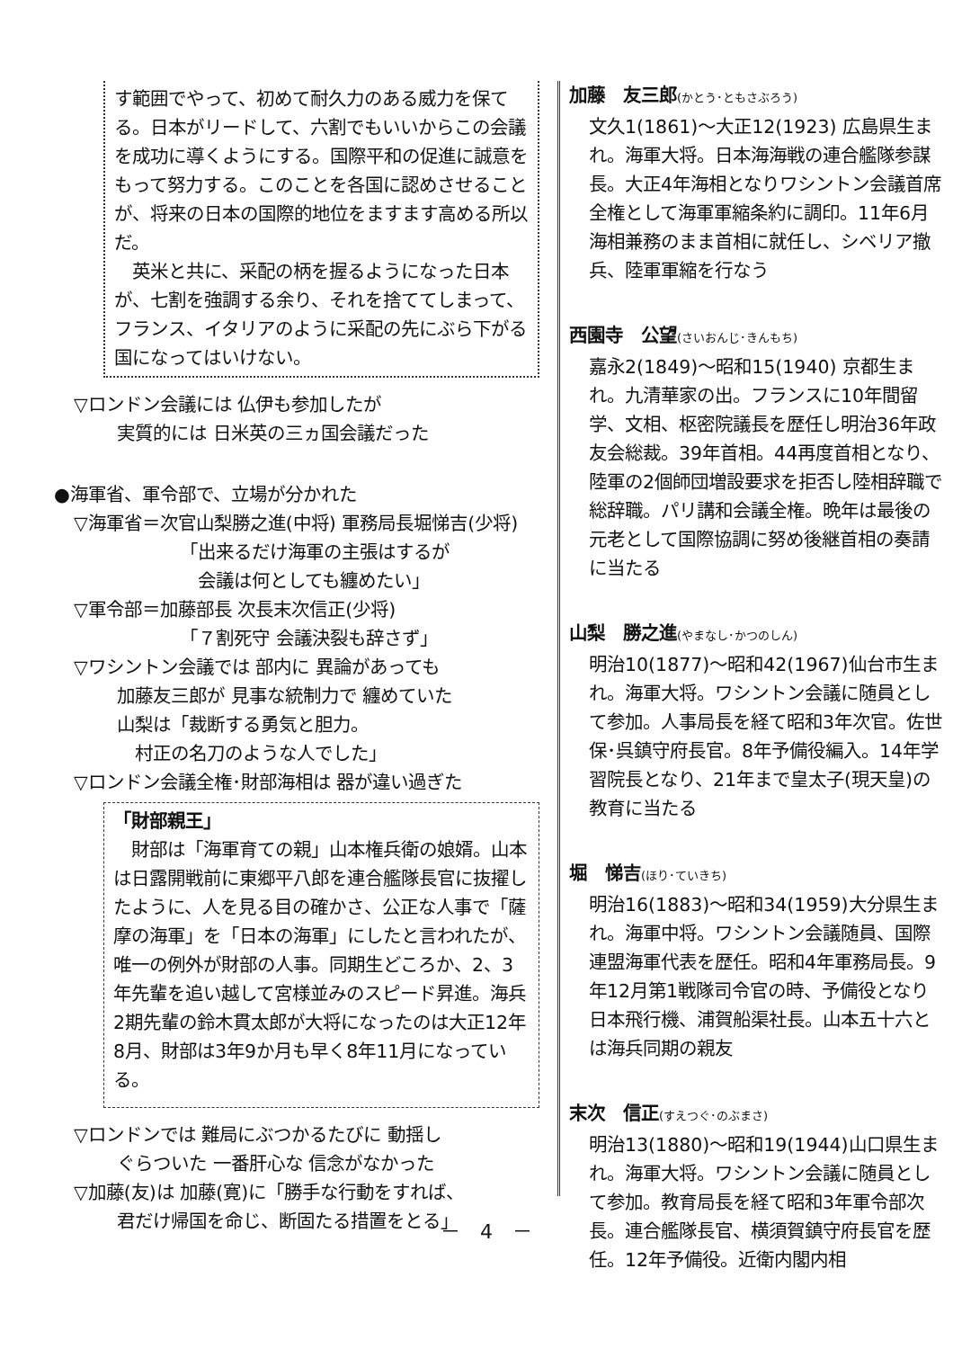す範囲でやって、初めて耐久力のある威力を保てる。日本がリードして、六割でもいいからこの会議を成功に導くようにする。国際平和の促進に誠意をもって努力する。このことを各国に認めさせることが、将来の日本の国際的地位をますます高める所以だ。
　英米と共に、采配の柄を握るようになった日本が、七割を強調する余り、それを捨ててしまって、フランス、イタリアのように采配の先にぶら下がる国になってはいけない。
▽ロンドン会議には 仏伊も参加したが
実質的には 日米英の三ヵ国会議だった
●海軍省、軍令部で、立場が分かれた
▽海軍省＝次官山梨勝之進(中将) 軍務局長堀悌吉(少将)
「出来るだけ海軍の主張はするが
　会議は何としても纏めたい」
▽軍令部＝加藤部長 次長末次信正(少将)
「７割死守 会議決裂も辞さず」
▽ワシントン会議では 部内に 異論があっても
加藤友三郎が 見事な統制力で 纏めていた
山梨は「裁断する勇気と胆力。
　村正の名刀のような人でした」
▽ロンドン会議全権･財部海相は 器が違い過ぎた
「財部親王」
　財部は「海軍育ての親」山本権兵衛の娘婿。山本は日露開戦前に東郷平八郎を連合艦隊長官に抜擢したように、人を見る目の確かさ、公正な人事で「薩摩の海軍」を「日本の海軍」にしたと言われたが、唯一の例外が財部の人事。同期生どころか、2、3年先輩を追い越して宮様並みのスピード昇進。海兵2期先輩の鈴木貫太郎が大将になったのは大正12年8月、財部は3年9か月も早く8年11月になっている。
▽ロンドンでは 難局にぶつかるたびに 動揺し
ぐらついた 一番肝心な 信念がなかった
▽加藤(友)は 加藤(寛)に「勝手な行動をすれば、
君だけ帰国を命じ、断固たる措置をとる」
加藤　友三郎(かとう･ともさぶろう)
文久1(1861)～大正12(1923) 広島県生まれ。海軍大将。日本海海戦の連合艦隊参謀長。大正4年海相となりワシントン会議首席全権として海軍軍縮条約に調印。11年6月海相兼務のまま首相に就任し、シベリア撤兵、陸軍軍縮を行なう
西園寺　公望(さいおんじ･きんもち)
嘉永2(1849)～昭和15(1940) 京都生まれ。九清華家の出。フランスに10年間留学、文相、枢密院議長を歴任し明治36年政友会総裁。39年首相。44再度首相となり、陸軍の2個師団増設要求を拒否し陸相辞職で総辞職。パリ講和会議全権。晩年は最後の元老として国際協調に努め後継首相の奏請に当たる
山梨　勝之進(やまなし･かつのしん)
明治10(1877)～昭和42(1967)仙台市生まれ。海軍大将。ワシントン会議に随員として参加。人事局長を経て昭和3年次官。佐世保･呉鎮守府長官。8年予備役編入。14年学習院長となり、21年まで皇太子(現天皇)の教育に当たる
堀　悌吉(ほり･ていきち)
明治16(1883)～昭和34(1959)大分県生まれ。海軍中将。ワシントン会議随員、国際連盟海軍代表を歴任。昭和4年軍務局長。9年12月第1戦隊司令官の時、予備役となり日本飛行機、浦賀船渠社長。山本五十六とは海兵同期の親友
末次　信正(すえつぐ･のぶまさ)
明治13(1880)～昭和19(1944)山口県生まれ。海軍大将。ワシントン会議に随員として参加。教育局長を経て昭和3年軍令部次長。連合艦隊長官、横須賀鎮守府長官を歴任。12年予備役。近衛内閣内相
－　4　－